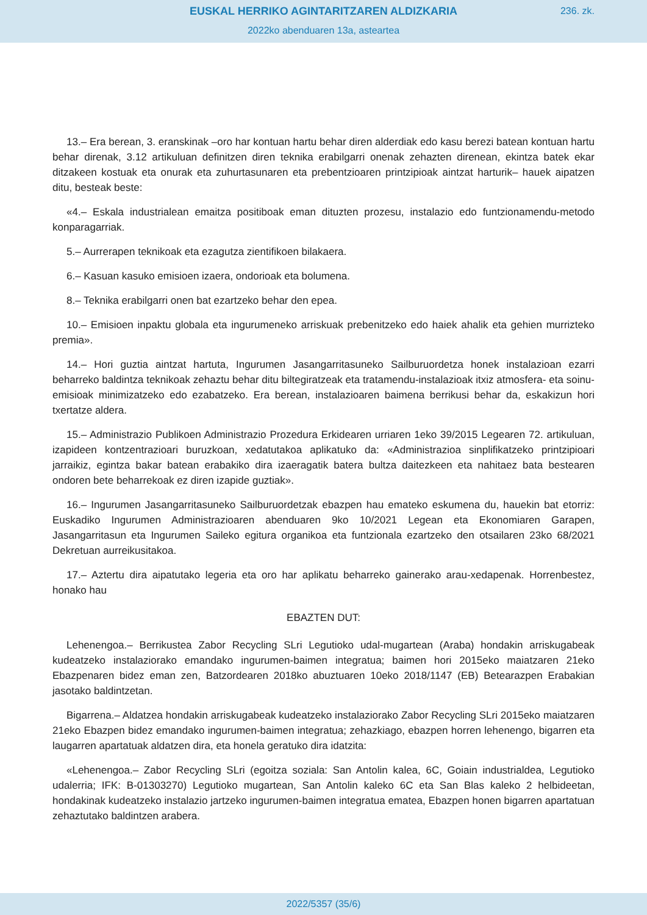EUSKAL HERRIKO AGINTARITZAREN ALDIZKARIA
236. zk.
2022ko abenduaren 13a, asteartea
13.– Era berean, 3. eranskinak –oro har kontuan hartu behar diren alderdiak edo kasu berezi batean kontuan hartu behar direnak, 3.12 artikuluan definitzen diren teknika erabilgarri onenak zehazten direnean, ekintza batek ekar ditzakeen kostuak eta onurak eta zuhurtasunaren eta prebentzioaren printzipioak aintzat harturik– hauek aipatzen ditu, besteak beste:
«4.– Eskala industrialean emaitza positiboak eman dituzten prozesu, instalazio edo funtzionamendu-metodo konparagarriak.
5.– Aurrerapen teknikoak eta ezagutza zientifikoen bilakaera.
6.– Kasuan kasuko emisioen izaera, ondorioak eta bolumena.
8.– Teknika erabilgarri onen bat ezartzeko behar den epea.
10.– Emisioen inpaktu globala eta ingurumeneko arriskuak prebenitzeko edo haiek ahalik eta gehien murrizteko premia».
14.– Hori guztia aintzat hartuta, Ingurumen Jasangarritasuneko Sailburuordetza honek instalazioan ezarri beharreko baldintza teknikoak zehaztu behar ditu biltegiratzeak eta tratamendu-instalazioak itxiz atmosfera- eta soinu-emisioak minimizatzeko edo ezabatzeko. Era berean, instalazioaren baimena berrikusi behar da, eskakizun hori txertatze aldera.
15.– Administrazio Publikoen Administrazio Prozedura Erkidearen urriaren 1eko 39/2015 Legearen 72. artikuluan, izapideen kontzentrazioari buruzkoan, xedatutakoa aplikatuko da: «Administrazioa sinplifikatzeko printzipioari jarraikiz, egintza bakar batean erabakiko dira izaeragatik batera bultza daitezkeen eta nahitaez bata bestearen ondoren bete beharrekoak ez diren izapide guztiak».
16.– Ingurumen Jasangarritasuneko Sailburuordetzak ebazpen hau emateko eskumena du, hauekin bat etorriz: Euskadiko Ingurumen Administrazioaren abenduaren 9ko 10/2021 Legean eta Ekonomiaren Garapen, Jasangarritasun eta Ingurumen Saileko egitura organikoa eta funtzionala ezartzeko den otsailaren 23ko 68/2021 Dekretuan aurreikusitakoa.
17.– Aztertu dira aipatutako legeria eta oro har aplikatu beharreko gainerako arau-xedapenak. Horrenbestez, honako hau
EBAZTEN DUT:
Lehenengoa.– Berrikustea Zabor Recycling SLri Legutioko udal-mugartean (Araba) hondakin arriskugabeak kudeatzeko instalaziorako emandako ingurumen-baimen integratua; baimen hori 2015eko maiatzaren 21eko Ebazpenaren bidez eman zen, Batzordearen 2018ko abuztuaren 10eko 2018/1147 (EB) Betearazpen Erabakian jasotako baldintzetan.
Bigarrena.– Aldatzea hondakin arriskugabeak kudeatzeko instalaziorako Zabor Recycling SLri 2015eko maiatzaren 21eko Ebazpen bidez emandako ingurumen-baimen integratua; zehazkiago, ebazpen horren lehenengo, bigarren eta laugarren apartatuak aldatzen dira, eta honela geratuko dira idatzita:
«Lehenengoa.– Zabor Recycling SLri (egoitza soziala: San Antolin kalea, 6C, Goiain industrialdea, Legutioko udalerria; IFK: B-01303270) Legutioko mugartean, San Antolin kaleko 6C eta San Blas kaleko 2 helbideetan, hondakinak kudeatzeko instalazio jartzeko ingurumen-baimen integratua ematea, Ebazpen honen bigarren apartatuan zehaztutako baldintzen arabera.
2022/5357 (35/6)